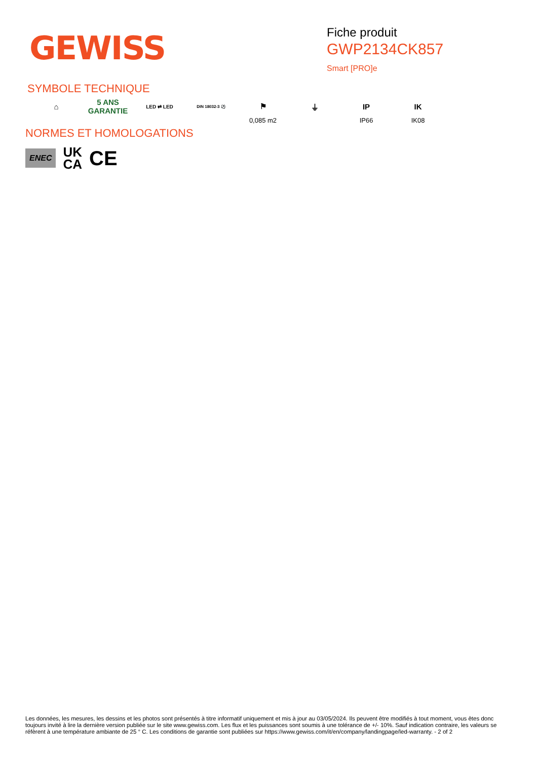GEWISS
Fiche produit
GWP2134CK857
Smart [PRO]e
SYMBOLE TECHNIQUE
⌂ 5 ANS GARANTIE
LED ⇄ LED
DIN 18032-3 ⚽
⚑
0,085 m2
⏚ IP
IP66
IK
IK08
NORMES ET HOMOLOGATIONS
ENEC UK
CA CE
Les données, les mesures, les dessins et les photos sont présentés à titre informatif uniquement et mis à jour au 03/05/2024. Ils peuvent être modifiés à tout moment, vous êtes donc toujours invité à lire la dernière version publiée sur le site www.gewiss.com. Les flux et les puissances sont soumis à une tolérance de +/- 10%. Sauf indication contraire, les valeurs se réfèrent à une température ambiante de 25 ° C. Les conditions de garantie sont publiées sur https://www.gewiss.com/it/en/company/landingpage/led-warranty. - 2 of 2